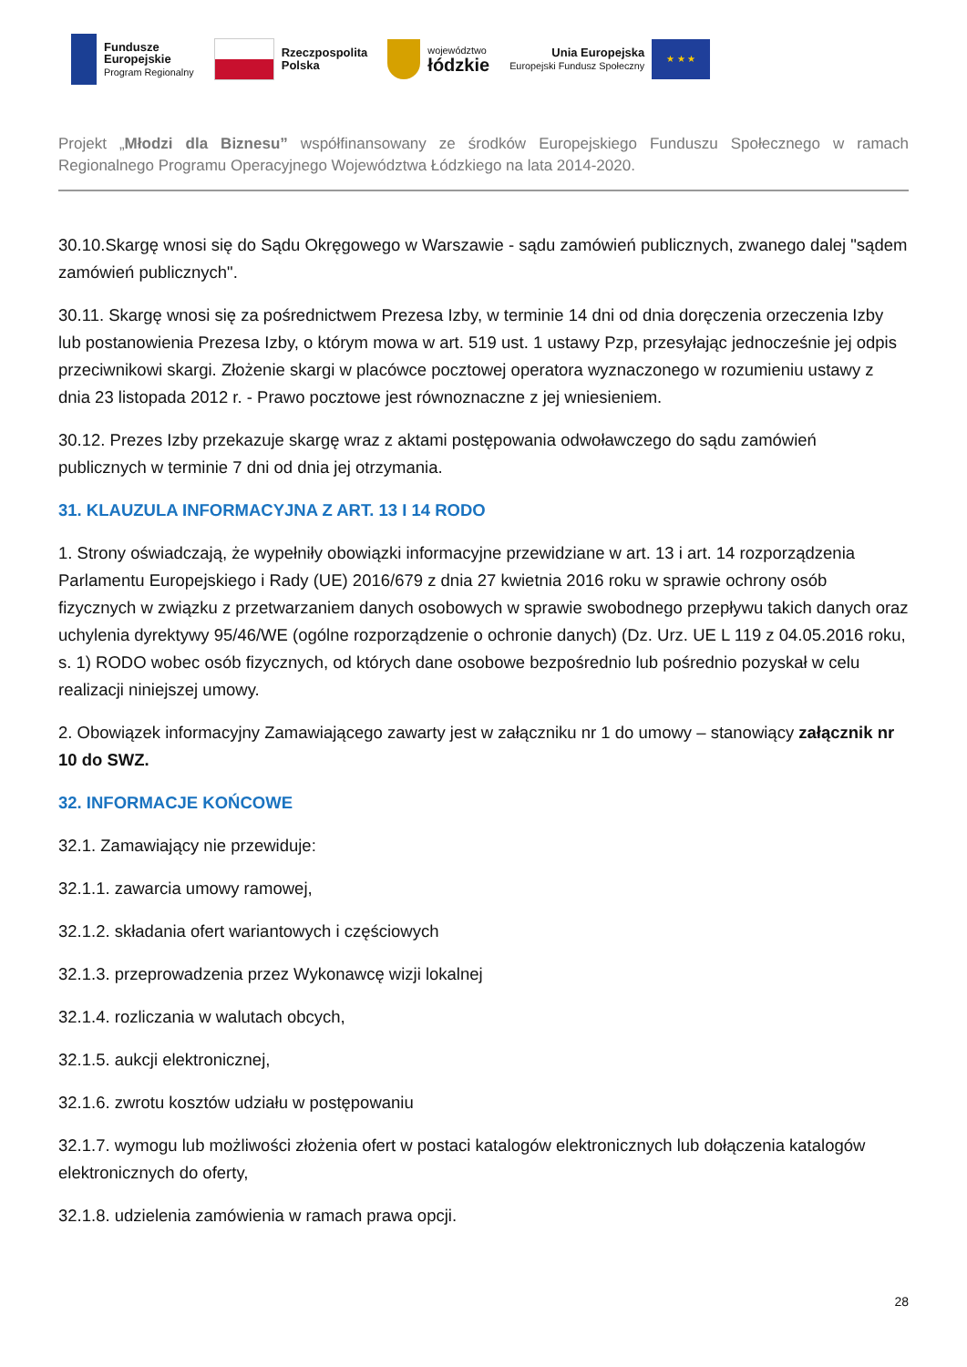Fundusze
Europejskie
Program Regionalny
Rzeczpospolita
Polska
województwo
łódzkie
Unia Europejska
Europejski Fundusz Społeczny
★ ★ ★
Projekt „Młodzi dla Biznesu” współfinansowany ze środków Europejskiego Funduszu Społecznego w ramach Regionalnego Programu Operacyjnego Województwa Łódzkiego na lata 2014-2020.
30.10.Skargę wnosi się do Sądu Okręgowego w Warszawie - sądu zamówień publicznych, zwanego dalej "sądem zamówień publicznych".
30.11. Skargę wnosi się za pośrednictwem Prezesa Izby, w terminie 14 dni od dnia doręczenia orzeczenia Izby lub postanowienia Prezesa Izby, o którym mowa w art. 519 ust. 1 ustawy Pzp, przesyłając jednocześnie jej odpis przeciwnikowi skargi. Złożenie skargi w placówce pocztowej operatora wyznaczonego w rozumieniu ustawy z dnia 23 listopada 2012 r. - Prawo pocztowe jest równoznaczne z jej wniesieniem.
30.12. Prezes Izby przekazuje skargę wraz z aktami postępowania odwoławczego do sądu zamówień publicznych w terminie 7 dni od dnia jej otrzymania.
31. KLAUZULA INFORMACYJNA Z ART. 13 I 14 RODO
1. Strony oświadczają, że wypełniły obowiązki informacyjne przewidziane w art. 13 i art. 14 rozporządzenia Parlamentu Europejskiego i Rady (UE) 2016/679 z dnia 27 kwietnia 2016 roku w sprawie ochrony osób fizycznych w związku z przetwarzaniem danych osobowych w sprawie swobodnego przepływu takich danych oraz uchylenia dyrektywy 95/46/WE (ogólne rozporządzenie o ochronie danych) (Dz. Urz. UE L 119 z 04.05.2016 roku, s. 1) RODO wobec osób fizycznych, od których dane osobowe bezpośrednio lub pośrednio pozyskał w celu realizacji niniejszej umowy.
2. Obowiązek informacyjny Zamawiającego zawarty jest w załączniku nr 1 do umowy – stanowiący załącznik nr 10 do SWZ.
32. INFORMACJE KOŃCOWE
32.1. Zamawiający nie przewiduje:
32.1.1. zawarcia umowy ramowej,
32.1.2. składania ofert wariantowych i częściowych
32.1.3. przeprowadzenia przez Wykonawcę wizji lokalnej
32.1.4. rozliczania w walutach obcych,
32.1.5. aukcji elektronicznej,
32.1.6. zwrotu kosztów udziału w postępowaniu
32.1.7. wymogu lub możliwości złożenia ofert w postaci katalogów elektronicznych lub dołączenia katalogów elektronicznych do oferty,
32.1.8. udzielenia zamówienia w ramach prawa opcji.
28